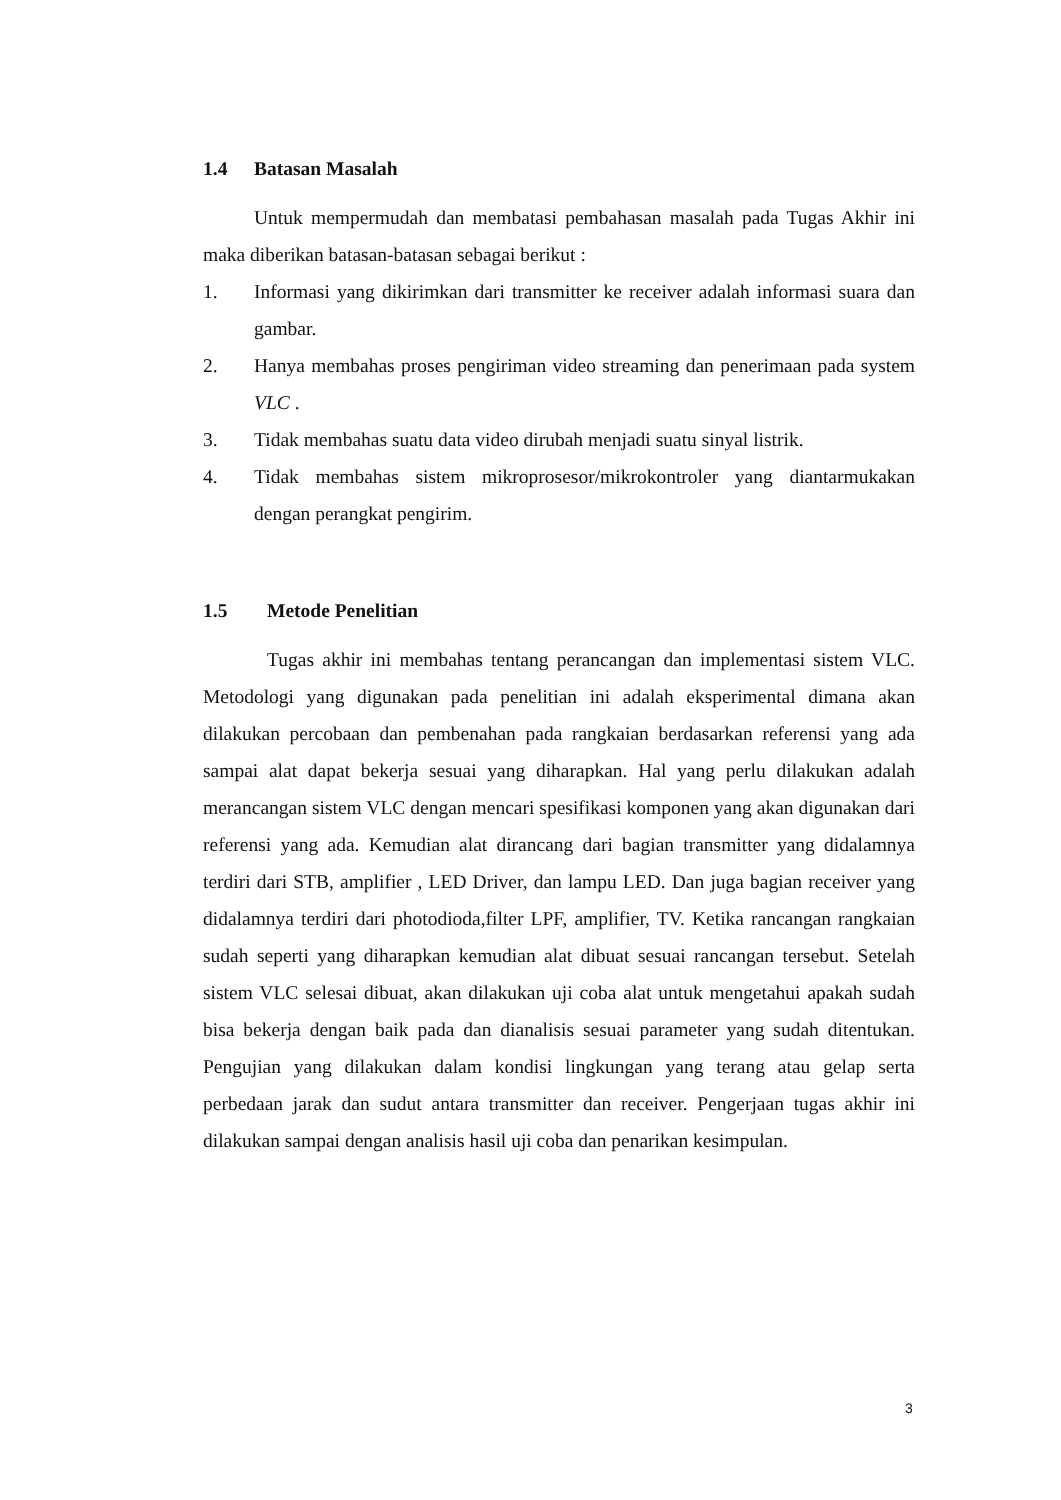1.4 Batasan Masalah
Untuk mempermudah dan membatasi pembahasan masalah pada Tugas Akhir ini maka diberikan batasan-batasan sebagai berikut :
1. Informasi yang dikirimkan dari transmitter ke receiver adalah informasi suara dan gambar.
2. Hanya membahas proses pengiriman video streaming dan penerimaan pada system VLC .
3. Tidak membahas suatu data video dirubah menjadi suatu sinyal listrik.
4. Tidak membahas sistem mikroprosesor/mikrokontroler yang diantarmukakan dengan perangkat pengirim.
1.5 Metode Penelitian
Tugas akhir ini membahas tentang perancangan dan implementasi sistem VLC. Metodologi yang digunakan pada penelitian ini adalah eksperimental dimana akan dilakukan percobaan dan pembenahan pada rangkaian berdasarkan referensi yang ada sampai alat dapat bekerja sesuai yang diharapkan. Hal yang perlu dilakukan adalah merancangan sistem VLC dengan mencari spesifikasi komponen yang akan digunakan dari referensi yang ada. Kemudian alat dirancang dari bagian transmitter yang didalamnya terdiri dari STB, amplifier , LED Driver, dan lampu LED. Dan juga bagian receiver yang didalamnya terdiri dari photodioda,filter LPF, amplifier, TV. Ketika rancangan rangkaian sudah seperti yang diharapkan kemudian alat dibuat sesuai rancangan tersebut. Setelah sistem VLC selesai dibuat, akan dilakukan uji coba alat untuk mengetahui apakah sudah bisa bekerja dengan baik pada dan dianalisis sesuai parameter yang sudah ditentukan. Pengujian yang dilakukan dalam kondisi lingkungan yang terang atau gelap serta perbedaan jarak dan sudut antara transmitter dan receiver. Pengerjaan tugas akhir ini dilakukan sampai dengan analisis hasil uji coba dan penarikan kesimpulan.
3